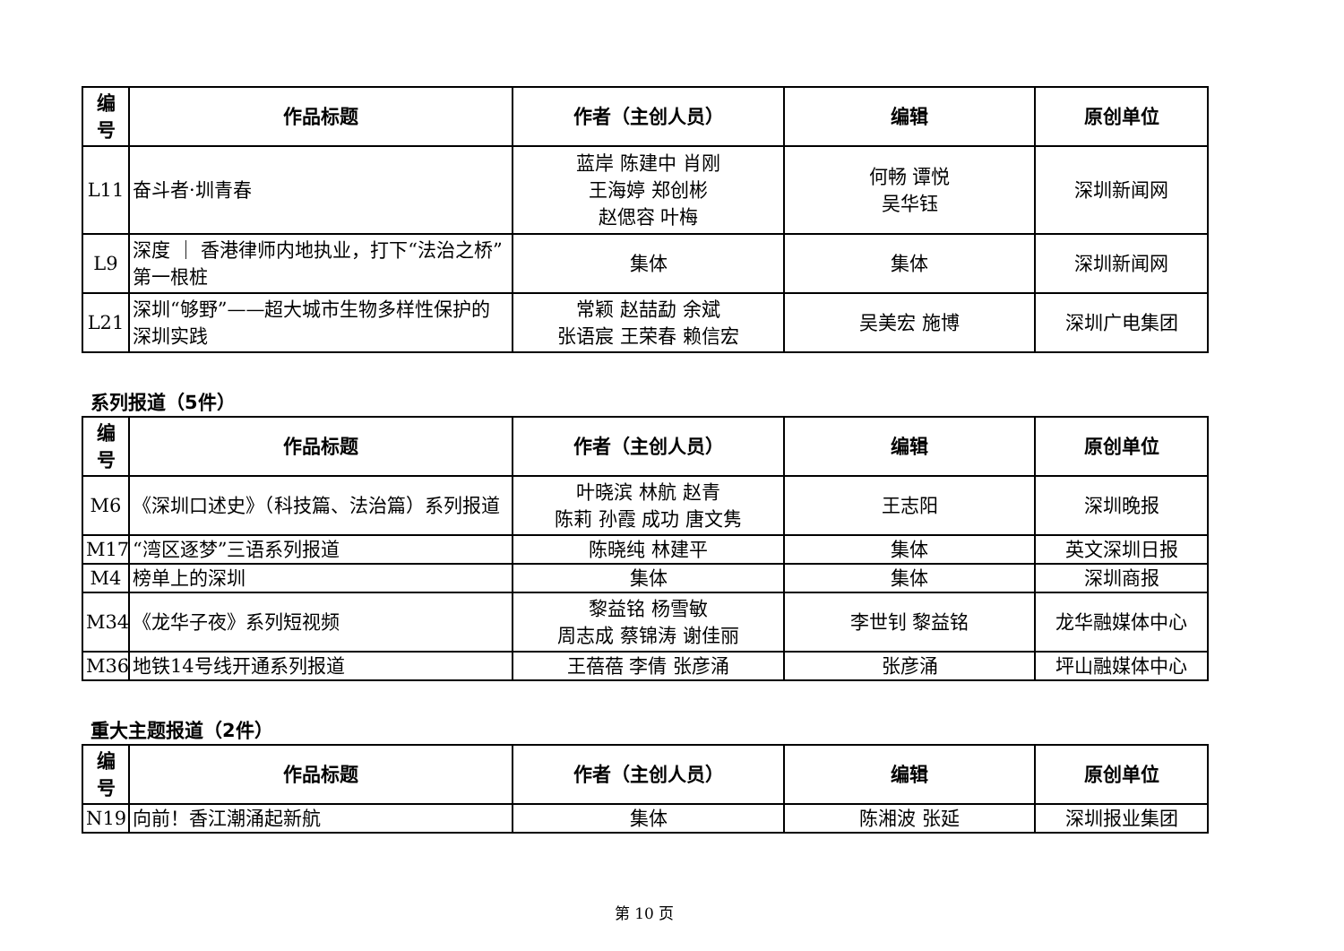| 编 号 | 作品标题 | 作者（主创人员） | 编辑 | 原创单位 |
| --- | --- | --- | --- | --- |
| L11 | 奋斗者·圳青春 | 蓝岸 陈建中 肖刚 王海婷 郑创彬 赵偲容 叶梅 | 何畅 谭悦 吴华钰 | 深圳新闻网 |
| L9 | 深度 ｜ 香港律师内地执业，打下“法治之桥”第一根桩 | 集体 | 集体 | 深圳新闻网 |
| L21 | 深圳“够野”——超大城市生物多样性保护的深圳实践 | 常颖 赵喆勐 余斌 张语宸 王荣春 赖信宏 | 吴美宏 施博 | 深圳广电集团 |
系列报道（5件）
| 编 号 | 作品标题 | 作者（主创人员） | 编辑 | 原创单位 |
| --- | --- | --- | --- | --- |
| M6 | 《深圳口述史》（科技篇、法治篇）系列报道 | 叶晓滨 林航 赵青 陈莉 孙霞 成功 唐文隽 | 王志阳 | 深圳晚报 |
| M17 | “湾区逐梦”三语系列报道 | 陈晓纯 林建平 | 集体 | 英文深圳日报 |
| M4 | 榜单上的深圳 | 集体 | 集体 | 深圳商报 |
| M34 | 《龙华子夜》系列短视频 | 黎益铭 杨雪敏 周志成 蔡锦涛 谢佳丽 | 李世钊 黎益铭 | 龙华融媒体中心 |
| M36 | 地铁14号线开通系列报道 | 王蓓蓓 李倩 张彦涌 | 张彦涌 | 坪山融媒体中心 |
重大主题报道（2件）
| 编 号 | 作品标题 | 作者（主创人员） | 编辑 | 原创单位 |
| --- | --- | --- | --- | --- |
| N19 | 向前！香江潮涌起新航 | 集体 | 陈湘波 张延 | 深圳报业集团 |
第 10 页